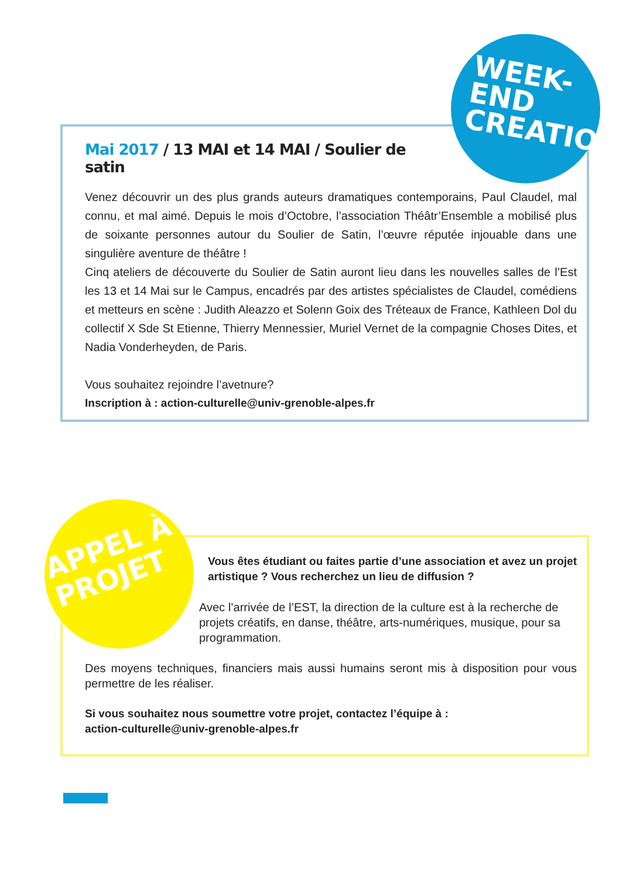WEEK-END CREATION
Mai 2017 / 13 MAI et 14 MAI / Soulier de satin
Venez découvrir un des plus grands auteurs dramatiques contemporains, Paul Claudel, mal connu, et mal aimé. Depuis le mois d’Octobre, l’association Théâtr’Ensemble a mobilisé plus de soixante personnes autour du Soulier de Satin, l’œuvre réputée injouable dans une singulière aventure de théâtre !
Cinq ateliers de découverte du Soulier de Satin auront lieu dans les nouvelles salles de l’Est les 13 et 14 Mai sur le Campus, encadrés par des artistes spécialistes de Claudel, comédiens et metteurs en scène : Judith Aleazzo et Solenn Goix des Tréteaux de France, Kathleen Dol du collectif X Sde St Etienne, Thierry Mennessier, Muriel Vernet de la compagnie Choses Dites, et Nadia Vonderheyden, de Paris.
Vous souhaitez rejoindre l’avetnure?
Inscription à : action-culturelle@univ-grenoble-alpes.fr
APPEL À PROJET
Vous êtes étudiant ou faites partie d’une association et avez un projet artistique ? Vous recherchez un lieu de diffusion ?
Avec l’arrivée de l’EST, la direction de la culture est à la recherche de projets créatifs, en danse, théâtre, arts-numériques, musique, pour sa programmation.
Des moyens techniques, financiers mais aussi humains seront mis à disposition pour vous permettre de les réaliser.
Si vous souhaitez nous soumettre votre projet, contactez l’équipe à :
action-culturelle@univ-grenoble-alpes.fr